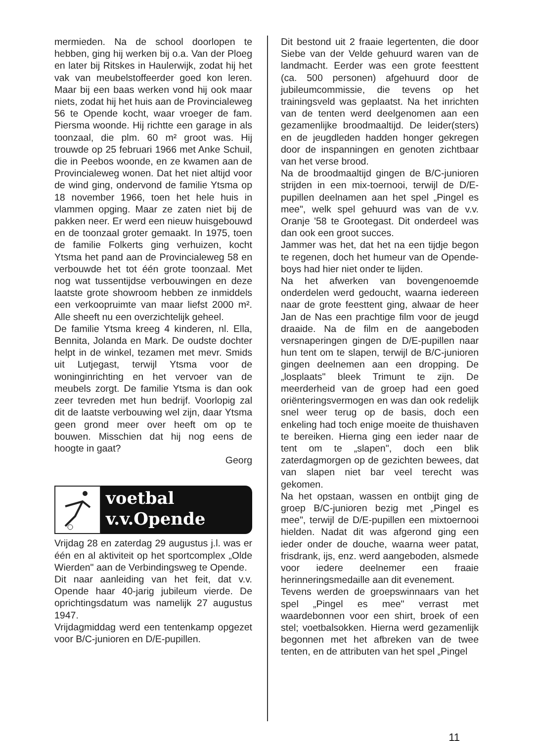mermieden. Na de school doorlopen te hebben, ging hij werken bij o.a. Van der Ploeg en later bij Ritskes in Haulerwijk, zodat hij het vak van meubelstoffeerder goed kon leren. Maar bij een baas werken vond hij ook maar niets, zodat hij het huis aan de Provincialeweg 56 te Opende kocht, waar vroeger de fam. Piersma woonde. Hij richtte een garage in als toonzaal, die plm. 60 m² groot was. Hij trouwde op 25 februari 1966 met Anke Schuil, die in Peebos woonde, en ze kwamen aan de Provincialeweg wonen. Dat het niet altijd voor de wind ging, ondervond de familie Ytsma op 18 november 1966, toen het hele huis in vlammen opging. Maar ze zaten niet bij de pakken neer. Er werd een nieuw huisgebouwd en de toonzaal groter gemaakt. In 1975, toen de familie Folkerts ging verhuizen, kocht Ytsma het pand aan de Provincialeweg 58 en verbouwde het tot één grote toonzaal. Met nog wat tussentijdse verbouwingen en deze laatste grote showroom hebben ze inmiddels een verkoopruimte van maar liefst 2000 m². Alle sheeft nu een overzichtelijk geheel.
De familie Ytsma kreeg 4 kinderen, nl. Ella, Bennita, Jolanda en Mark. De oudste dochter helpt in de winkel, tezamen met mevr. Smids uit Lutjegast, terwijl Ytsma voor de woninginrichting en het vervoer van de meubels zorgt. De familie Ytsma is dan ook zeer tevreden met hun bedrijf. Voorlopig zal dit de laatste verbouwing wel zijn, daar Ytsma geen grond meer over heeft om op te bouwen. Misschien dat hij nog eens de hoogte in gaat?
Georg
voetbal
v.v.Opende
Vrijdag 28 en zaterdag 29 augustus j.l. was er één en al aktiviteit op het sportcomplex „Olde Wierden" aan de Verbindingsweg te Opende.
Dit naar aanleiding van het feit, dat v.v. Opende haar 40-jarig jubileum vierde. De oprichtingsdatum was namelijk 27 augustus 1947.
Vrijdagmiddag werd een tentenkamp opgezet voor B/C-junioren en D/E-pupillen.
Dit bestond uit 2 fraaie legertenten, die door Siebe van der Velde gehuurd waren van de landmacht. Eerder was een grote feesttent (ca. 500 personen) afgehuurd door de jubileumcommissie, die tevens op het trainingsveld was geplaatst. Na het inrichten van de tenten werd deelgenomen aan een gezamenlijke broodmaaltijd. De leider(sters) en de jeugdleden hadden honger gekregen door de inspanningen en genoten zichtbaar van het verse brood.
Na de broodmaaltijd gingen de B/C-junioren strijden in een mix-toernooi, terwijl de D/E-pupillen deelnamen aan het spel „Pingel es mee", welk spel gehuurd was van de v.v. Oranje '58 te Grootegast. Dit onderdeel was dan ook een groot succes.
Jammer was het, dat het na een tijdje begon te regenen, doch het humeur van de Opende-boys had hier niet onder te lijden.
Na het afwerken van bovengenoemde onderdelen werd gedoucht, waarna iedereen naar de grote feesttent ging, alwaar de heer Jan de Nas een prachtige film voor de jeugd draaide. Na de film en de aangeboden versnaperingen gingen de D/E-pupillen naar hun tent om te slapen, terwijl de B/C-junioren gingen deelnemen aan een dropping. De „losplaats" bleek Trimunt te zijn. De meerderheid van de groep had een goed oriënteringsvermogen en was dan ook redelijk snel weer terug op de basis, doch een enkeling had toch enige moeite de thuishaven te bereiken. Hierna ging een ieder naar de tent om te „slapen", doch een blik zaterdagmorgen op de gezichten bewees, dat van slapen niet bar veel terecht was gekomen.
Na het opstaan, wassen en ontbijt ging de groep B/C-junioren bezig met „Pingel es mee", terwijl de D/E-pupillen een mixtoernooi hielden. Nadat dit was afgerond ging een ieder onder de douche, waarna weer patat, frisdrank, ijs, enz. werd aangeboden, alsmede voor iedere deelnemer een fraaie herinneringsmedaille aan dit evenement.
Tevens werden de groepswinnaars van het spel „Pingel es mee" verrast met waardebonnen voor een shirt, broek of een stel; voetbalsokken. Hierna werd gezamenlijk begonnen met het afbreken van de twee tenten, en de attributen van het spel „Pingel
11